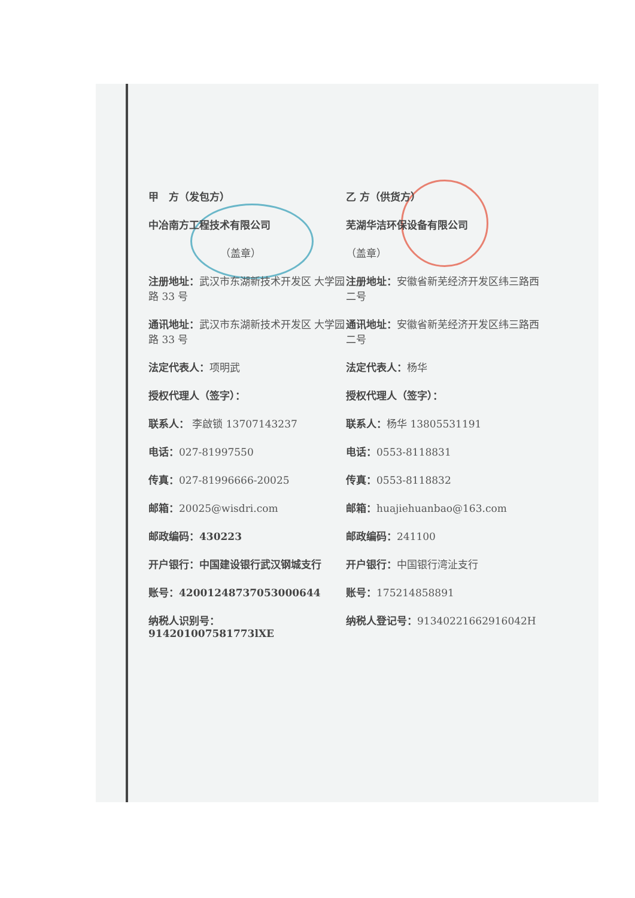甲　方（发包方） 乙 方（供货方）
中冶南方工程技术有限公司 芜湖华洁环保设备有限公司
（盖章） （盖章）
注册地址：武汉市东湖新技术开发区 大学园路 33 号
注册地址：安徽省新芜经济开发区纬三路西二号
通讯地址：武汉市东湖新技术开发区 大学园路 33 号
通讯地址：安徽省新芜经济开发区纬三路西二号
法定代表人：项明武 法定代表人：杨华
授权代理人（签字）： 授权代理人（签字）：
联系人： 李啟锁 13707143237 联系人：杨华 13805531191
电话：027-81997550 电话：0553-8118831
传真：027-81996666-20025 传真：0553-8118832
邮箱：20025@wisdri.com 邮箱：huajiehuanbao@163.com
邮政编码：430223 邮政编码：241100
开户银行：中国建设银行武汉钢城支行 开户银行：中国银行湾沚支行
账号：42001248737053000644 账号：175214858891
纳税人识别号：
914201007581773lXE
纳税人登记号：91340221662916042H